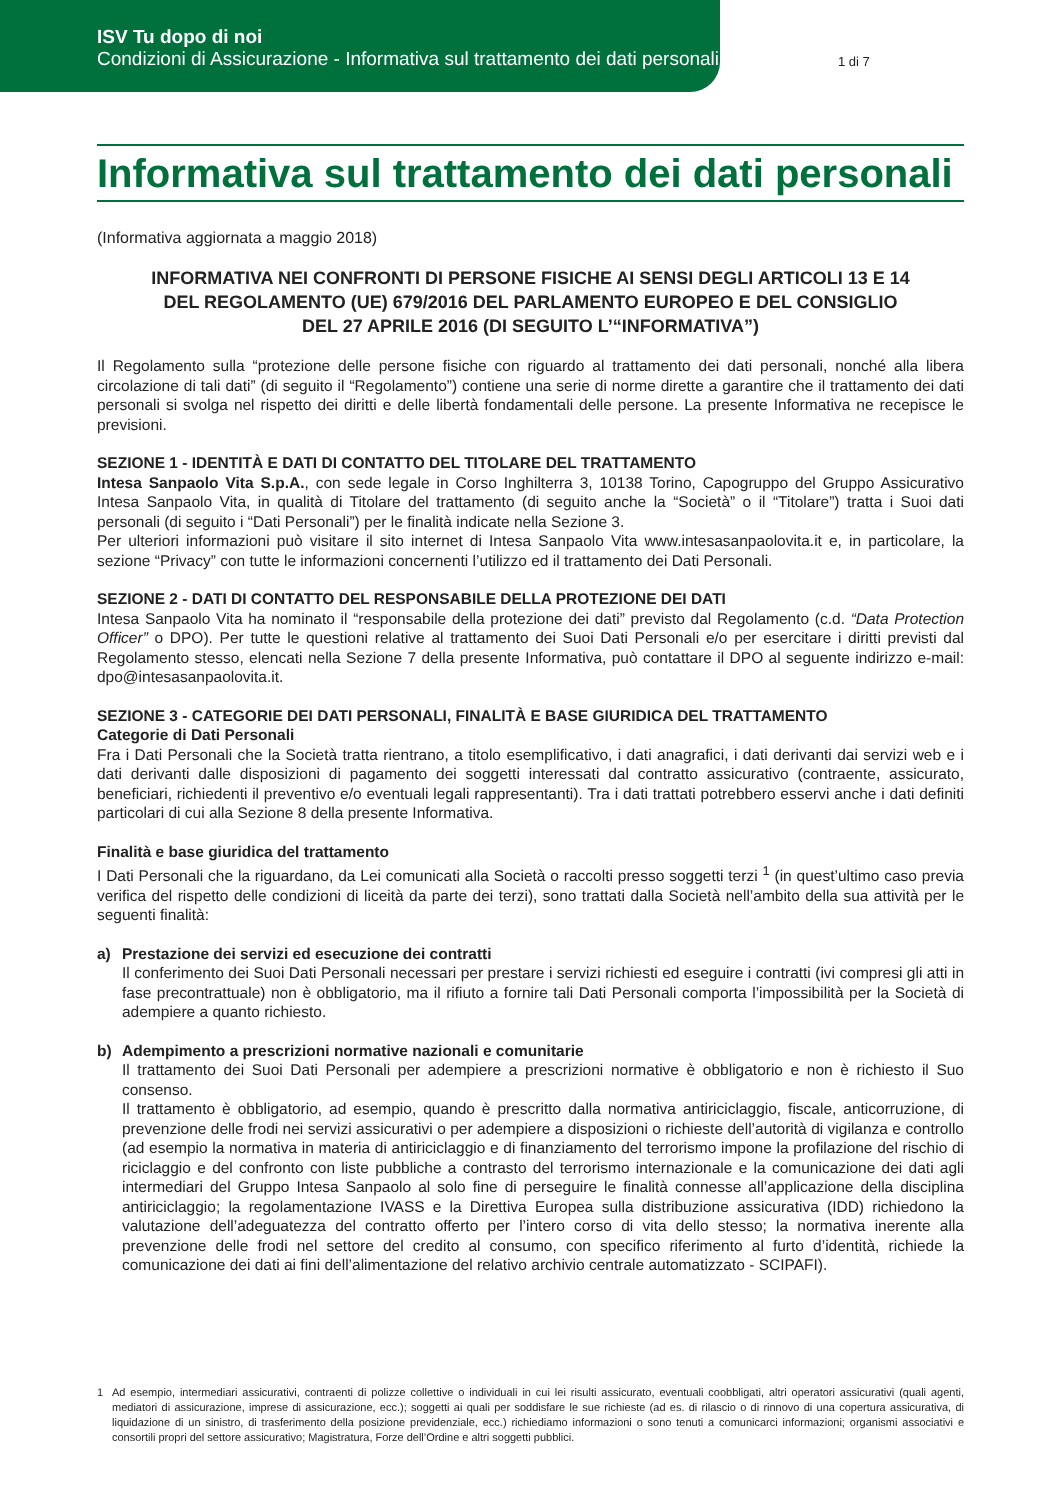ISV Tu dopo di noi
Condizioni di Assicurazione - Informativa sul trattamento dei dati personali
1 di 7
Informativa sul trattamento dei dati personali
(Informativa aggiornata a maggio 2018)
INFORMATIVA NEI CONFRONTI DI PERSONE FISICHE AI SENSI DEGLI ARTICOLI 13 E 14
DEL REGOLAMENTO (UE) 679/2016 DEL PARLAMENTO EUROPEO E DEL CONSIGLIO
DEL 27 APRILE 2016 (DI SEGUITO L’“INFORMATIVA”)
Il Regolamento sulla “protezione delle persone fisiche con riguardo al trattamento dei dati personali, nonché alla libera circolazione di tali dati” (di seguito il “Regolamento”) contiene una serie di norme dirette a garantire che il trattamento dei dati personali si svolga nel rispetto dei diritti e delle libertà fondamentali delle persone. La presente Informativa ne recepisce le previsioni.
SEZIONE 1 - IDENTITÀ E DATI DI CONTATTO DEL TITOLARE DEL TRATTAMENTO
Intesa Sanpaolo Vita S.p.A., con sede legale in Corso Inghilterra 3, 10138 Torino, Capogruppo del Gruppo Assicurativo Intesa Sanpaolo Vita, in qualità di Titolare del trattamento (di seguito anche la “Società” o il “Titolare”) tratta i Suoi dati personali (di seguito i “Dati Personali”) per le finalità indicate nella Sezione 3.
Per ulteriori informazioni può visitare il sito internet di Intesa Sanpaolo Vita www.intesasanpaolovita.it e, in particolare, la sezione “Privacy” con tutte le informazioni concernenti l’utilizzo ed il trattamento dei Dati Personali.
SEZIONE 2 - DATI DI CONTATTO DEL RESPONSABILE DELLA PROTEZIONE DEI DATI
Intesa Sanpaolo Vita ha nominato il “responsabile della protezione dei dati” previsto dal Regolamento (c.d. “Data Protection Officer” o DPO). Per tutte le questioni relative al trattamento dei Suoi Dati Personali e/o per esercitare i diritti previsti dal Regolamento stesso, elencati nella Sezione 7 della presente Informativa, può contattare il DPO al seguente indirizzo e-mail: dpo@intesasanpaolovita.it.
SEZIONE 3 - CATEGORIE DEI DATI PERSONALI, FINALITÀ E BASE GIURIDICA DEL TRATTAMENTO
Categorie di Dati Personali
Fra i Dati Personali che la Società tratta rientrano, a titolo esemplificativo, i dati anagrafici, i dati derivanti dai servizi web e i dati derivanti dalle disposizioni di pagamento dei soggetti interessati dal contratto assicurativo (contraente, assicurato, beneficiari, richiedenti il preventivo e/o eventuali legali rappresentanti). Tra i dati trattati potrebbero esservi anche i dati definiti particolari di cui alla Sezione 8 della presente Informativa.
Finalità e base giuridica del trattamento
I Dati Personali che la riguardano, da Lei comunicati alla Società o raccolti presso soggetti terzi <sup>1</sup> (in quest’ultimo caso previa verifica del rispetto delle condizioni di liceità da parte dei terzi), sono trattati dalla Società nell’ambito della sua attività per le seguenti finalità:
a) Prestazione dei servizi ed esecuzione dei contratti
Il conferimento dei Suoi Dati Personali necessari per prestare i servizi richiesti ed eseguire i contratti (ivi compresi gli atti in fase precontrattuale) non è obbligatorio, ma il rifiuto a fornire tali Dati Personali comporta l’impossibilità per la Società di adempiere a quanto richiesto.
b) Adempimento a prescrizioni normative nazionali e comunitarie
Il trattamento dei Suoi Dati Personali per adempiere a prescrizioni normative è obbligatorio e non è richiesto il Suo consenso.
Il trattamento è obbligatorio, ad esempio, quando è prescritto dalla normativa antiriciclaggio, fiscale, anticorruzione, di prevenzione delle frodi nei servizi assicurativi o per adempiere a disposizioni o richieste dell’autorità di vigilanza e controllo (ad esempio la normativa in materia di antiriciclaggio e di finanziamento del terrorismo impone la profilazione del rischio di riciclaggio e del confronto con liste pubbliche a contrasto del terrorismo internazionale e la comunicazione dei dati agli intermediari del Gruppo Intesa Sanpaolo al solo fine di perseguire le finalità connesse all’applicazione della disciplina antiriciclaggio; la regolamentazione IVASS e la Direttiva Europea sulla distribuzione assicurativa (IDD) richiedono la valutazione dell’adeguatezza del contratto offerto per l’intero corso di vita dello stesso; la normativa inerente alla prevenzione delle frodi nel settore del credito al consumo, con specifico riferimento al furto d’identità, richiede la comunicazione dei dati ai fini dell’alimentazione del relativo archivio centrale automatizzato - SCIPAFI).
1 Ad esempio, intermediari assicurativi, contraenti di polizze collettive o individuali in cui lei risulti assicurato, eventuali coobbligati, altri operatori assicurativi (quali agenti, mediatori di assicurazione, imprese di assicurazione, ecc.); soggetti ai quali per soddisfare le sue richieste (ad es. di rilascio o di rinnovo di una copertura assicurativa, di liquidazione di un sinistro, di trasferimento della posizione previdenziale, ecc.) richiediamo informazioni o sono tenuti a comunicarci informazioni; organismi associativi e consortili propri del settore assicurativo; Magistratura, Forze dell’Ordine e altri soggetti pubblici.